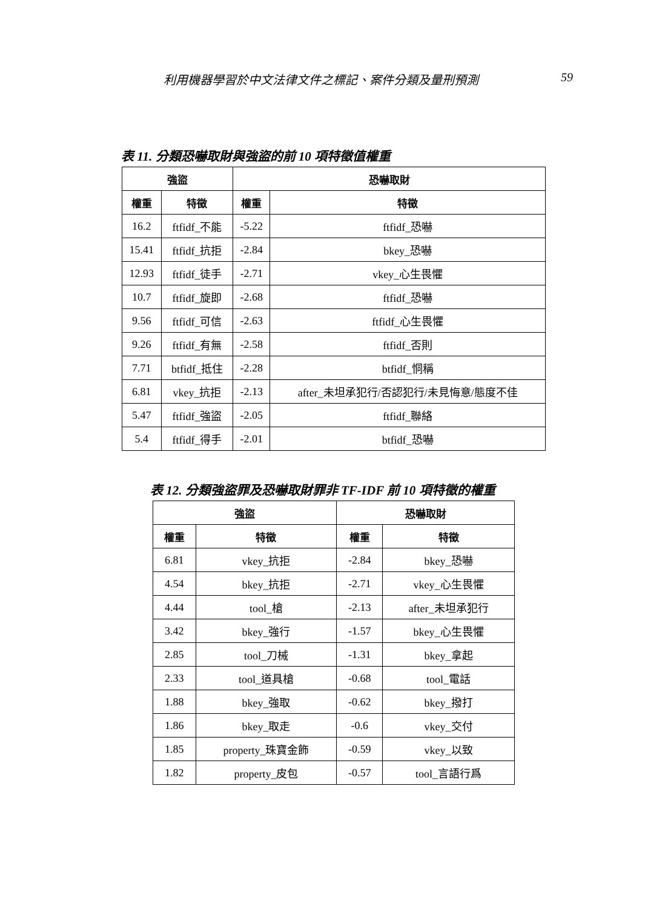利用機器學習於中文法律文件之標記、案件分類及量刑預測 59
表 11. 分類恐嚇取財與強盜的前 10 項特徵值權重
| 強盜 | | 恐嚇取財 | |
| --- | --- | --- | --- |
| 權重 | 特徵 | 權重 | 特徵 |
| 16.2 | ftfidf_不能 | -5.22 | ftfidf_恐嚇 |
| 15.41 | ftfidf_抗拒 | -2.84 | bkey_恐嚇 |
| 12.93 | ftfidf_徒手 | -2.71 | vkey_心生畏懼 |
| 10.7 | ftfidf_旋即 | -2.68 | ftfidf_恐嚇 |
| 9.56 | ftfidf_可信 | -2.63 | ftfidf_心生畏懼 |
| 9.26 | ftfidf_有無 | -2.58 | ftfidf_否則 |
| 7.71 | btfidf_抵住 | -2.28 | btfidf_恫稱 |
| 6.81 | vkey_抗拒 | -2.13 | after_未坦承犯行/否認犯行/未見悔意/態度不佳 |
| 5.47 | ftfidf_強盜 | -2.05 | ftfidf_聯絡 |
| 5.4 | ftfidf_得手 | -2.01 | btfidf_恐嚇 |
表 12. 分類強盜罪及恐嚇取財罪非 TF-IDF 前 10 項特徵的權重
| 強盜 | | 恐嚇取財 | |
| --- | --- | --- | --- |
| 權重 | 特徵 | 權重 | 特徵 |
| 6.81 | vkey_抗拒 | -2.84 | bkey_恐嚇 |
| 4.54 | bkey_抗拒 | -2.71 | vkey_心生畏懼 |
| 4.44 | tool_槍 | -2.13 | after_未坦承犯行 |
| 3.42 | bkey_強行 | -1.57 | bkey_心生畏懼 |
| 2.85 | tool_刀械 | -1.31 | bkey_拿起 |
| 2.33 | tool_道具槍 | -0.68 | tool_電話 |
| 1.88 | bkey_強取 | -0.62 | bkey_撥打 |
| 1.86 | bkey_取走 | -0.6 | vkey_交付 |
| 1.85 | property_珠寶金飾 | -0.59 | vkey_以致 |
| 1.82 | property_皮包 | -0.57 | tool_言語行爲 |